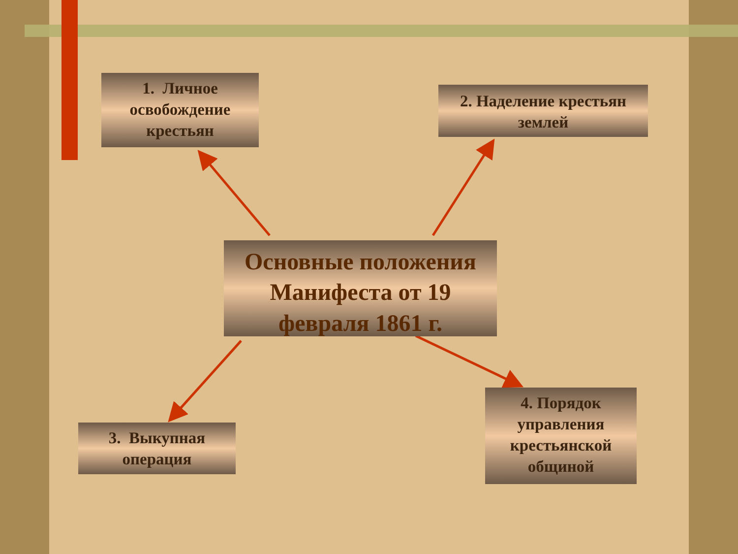1. Личное освобождение крестьян
2. Наделение крестьян землей
Основные положения Манифеста от 19 февраля 1861 г.
3. Выкупная операция
4. Порядок управления крестьянской общиной